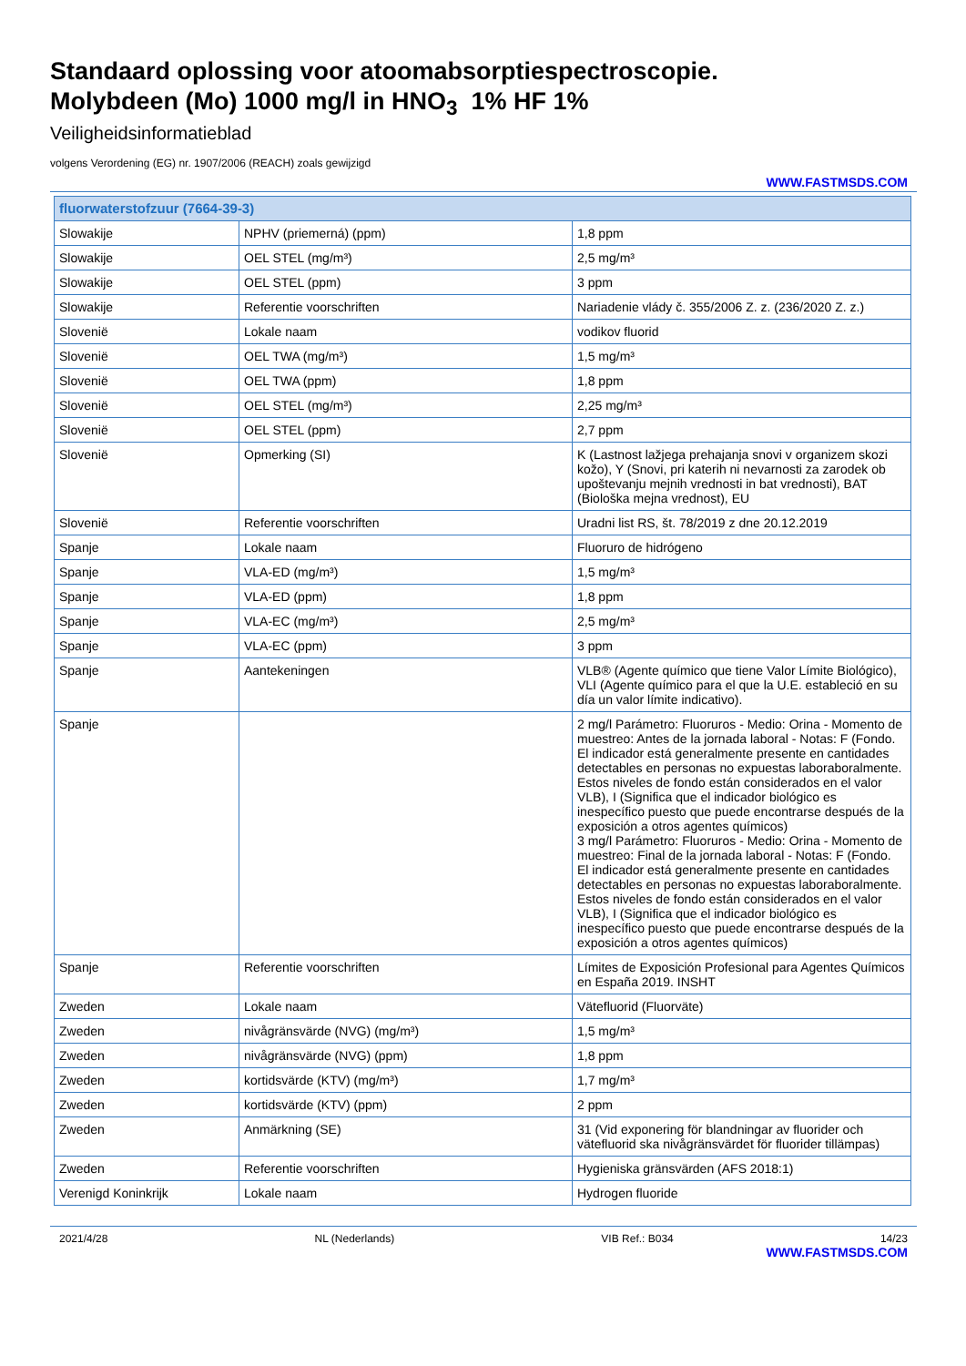Standaard oplossing voor atoomabsorptiespectroscopie.
Molybdeen (Mo) 1000 mg/l in HNO<sub>3</sub> 1% HF 1%
Veiligheidsinformatieblad
volgens Verordening (EG) nr. 1907/2006 (REACH) zoals gewijzigd
WWW.FASTMSDS.COM
| fluorwaterstofzuur (7664-39-3) | | |
| --- | --- | --- |
| Slowakije | NPHV (priemerná) (ppm) | 1,8 ppm |
| Slowakije | OEL STEL (mg/m³) | 2,5 mg/m³ |
| Slowakije | OEL STEL (ppm) | 3 ppm |
| Slowakije | Referentie voorschriften | Nariadenie vlády č. 355/2006 Z. z. (236/2020 Z. z.) |
| Slovenië | Lokale naam | vodikov fluorid |
| Slovenië | OEL TWA (mg/m³) | 1,5 mg/m³ |
| Slovenië | OEL TWA (ppm) | 1,8 ppm |
| Slovenië | OEL STEL (mg/m³) | 2,25 mg/m³ |
| Slovenië | OEL STEL (ppm) | 2,7 ppm |
| Slovenië | Opmerking (SI) | K (Lastnost lažjega prehajanja snovi v organizem skozi kožo), Y (Snovi, pri katerih ni nevarnosti za zarodek ob upoštevanju mejnih vrednosti in bat vrednosti), BAT (Biološka mejna vrednost), EU |
| Slovenië | Referentie voorschriften | Uradni list RS, št. 78/2019 z dne 20.12.2019 |
| Spanje | Lokale naam | Fluoruro de hidrógeno |
| Spanje | VLA-ED (mg/m³) | 1,5 mg/m³ |
| Spanje | VLA-ED (ppm) | 1,8 ppm |
| Spanje | VLA-EC (mg/m³) | 2,5 mg/m³ |
| Spanje | VLA-EC (ppm) | 3 ppm |
| Spanje | Aantekeningen | VLB® (Agente químico que tiene Valor Límite Biológico), VLI (Agente químico para el que la U.E. estableció en su día un valor límite indicativo). |
| Spanje | | 2 mg/l Parámetro: Fluoruros - Medio: Orina - Momento de muestreo: Antes de la jornada laboral - Notas: F (Fondo. El indicador está generalmente presente en cantidades detectables en personas no expuestas laboraboralmente. Estos niveles de fondo están considerados en el valor VLB), I (Significa que el indicador biológico es inespecífico puesto que puede encontrarse después de la exposición a otros agentes químicos) 3 mg/l Parámetro: Fluoruros - Medio: Orina - Momento de muestreo: Final de la jornada laboral - Notas: F (Fondo. El indicador está generalmente presente en cantidades detectables en personas no expuestas laboraboralmente. Estos niveles de fondo están considerados en el valor VLB), I (Significa que el indicador biológico es inespecífico puesto que puede encontrarse después de la exposición a otros agentes químicos) |
| Spanje | Referentie voorschriften | Límites de Exposición Profesional para Agentes Químicos en España 2019. INSHT |
| Zweden | Lokale naam | Vätefluorid (Fluorväte) |
| Zweden | nivågränsvärde (NVG) (mg/m³) | 1,5 mg/m³ |
| Zweden | nivågränsvärde (NVG) (ppm) | 1,8 ppm |
| Zweden | kortidsvärde (KTV) (mg/m³) | 1,7 mg/m³ |
| Zweden | kortidsvärde (KTV) (ppm) | 2 ppm |
| Zweden | Anmärkning (SE) | 31 (Vid exponering för blandningar av fluorider och vätefluorid ska nivågränsvärdet för fluorider tillämpas) |
| Zweden | Referentie voorschriften | Hygieniska gränsvärden (AFS 2018:1) |
| Verenigd Koninkrijk | Lokale naam | Hydrogen fluoride |
2021/4/28 NL (Nederlands) VIB Ref.: B034 14/23
WWW.FASTMSDS.COM